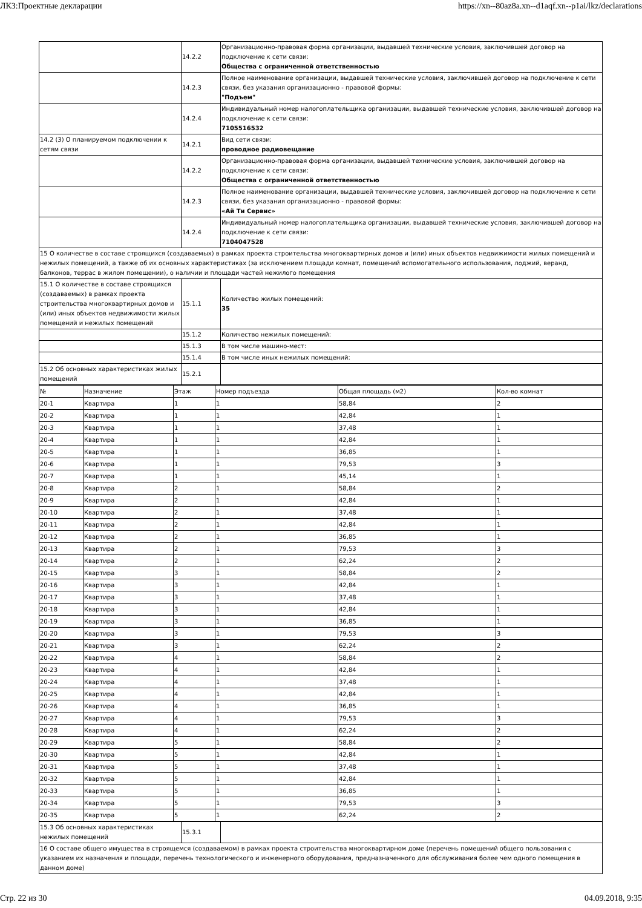ЛКЗ:Проектные декларации https://xn--80az8a.xn--d1aqf.xn--p1ai/lkz/declarations
| | 14.2.2 | Организационно-правовая форма организации, выдавшей технические условия, заключившей договор на подключение к сети связи: Общества с ограниченной ответственностью |
| | 14.2.3 | Полное наименование организации, выдавшей технические условия, заключившей договор на подключение к сети связи, без указания организационно - правовой формы: "Подъем" |
| | 14.2.4 | Индивидуальный номер налогоплательщика организации, выдавшей технические условия, заключившей договор на подключение к сети связи: 7105516532 |
| 14.2 (3) О планируемом подключении к сетям связи | 14.2.1 | Вид сети связи: проводное радиовещание |
| | 14.2.2 | Организационно-правовая форма организации, выдавшей технические условия, заключившей договор на подключение к сети связи: Общества с ограниченной ответственностью |
| | 14.2.3 | Полное наименование организации, выдавшей технические условия, заключившей договор на подключение к сети связи, без указания организационно - правовой формы: «Ай Ти Сервис» |
| | 14.2.4 | Индивидуальный номер налогоплательщика организации, выдавшей технические условия, заключившей договор на подключение к сети связи: 7104047528 |
| 15 О количестве в составе строящихся (создаваемых) в рамках проекта строительства многоквартирных домов и (или) иных объектов недвижимости жилых помещений и нежилых помещений, а также об их основных характеристиках (за исключением площади комнат, помещений вспомогательного использования, лоджий, веранд, балконов, террас в жилом помещении), о наличии и площади частей нежилого помещения | | |
| 15.1 О количестве в составе строящихся (создаваемых) в рамках проекта строительства многоквартирных домов и (или) иных объектов недвижимости жилых помещений и нежилых помещений | 15.1.1 | Количество жилых помещений: 35 |
| | 15.1.2 | Количество нежилых помещений: |
| | 15.1.3 | В том числе машино-мест: |
| | 15.1.4 | В том числе иных нежилых помещений: |
| 15.2 Об основных характеристиках жилых помещений | 15.2.1 | |
| № | Назначение | Этаж | Номер подъезда | Общая площадь (м2) | Кол-во комнат |
| 20-1 | Квартира | 1 | 1 | 58,84 | 2 |
| 20-2 | Квартира | 1 | 1 | 42,84 | 1 |
| 20-3 | Квартира | 1 | 1 | 37,48 | 1 |
| 20-4 | Квартира | 1 | 1 | 42,84 | 1 |
| 20-5 | Квартира | 1 | 1 | 36,85 | 1 |
| 20-6 | Квартира | 1 | 1 | 79,53 | 3 |
| 20-7 | Квартира | 1 | 1 | 45,14 | 1 |
| 20-8 | Квартира | 2 | 1 | 58,84 | 2 |
| 20-9 | Квартира | 2 | 1 | 42,84 | 1 |
| 20-10 | Квартира | 2 | 1 | 37,48 | 1 |
| 20-11 | Квартира | 2 | 1 | 42,84 | 1 |
| 20-12 | Квартира | 2 | 1 | 36,85 | 1 |
| 20-13 | Квартира | 2 | 1 | 79,53 | 3 |
| 20-14 | Квартира | 2 | 1 | 62,24 | 2 |
| 20-15 | Квартира | 3 | 1 | 58,84 | 2 |
| 20-16 | Квартира | 3 | 1 | 42,84 | 1 |
| 20-17 | Квартира | 3 | 1 | 37,48 | 1 |
| 20-18 | Квартира | 3 | 1 | 42,84 | 1 |
| 20-19 | Квартира | 3 | 1 | 36,85 | 1 |
| 20-20 | Квартира | 3 | 1 | 79,53 | 3 |
| 20-21 | Квартира | 3 | 1 | 62,24 | 2 |
| 20-22 | Квартира | 4 | 1 | 58,84 | 2 |
| 20-23 | Квартира | 4 | 1 | 42,84 | 1 |
| 20-24 | Квартира | 4 | 1 | 37,48 | 1 |
| 20-25 | Квартира | 4 | 1 | 42,84 | 1 |
| 20-26 | Квартира | 4 | 1 | 36,85 | 1 |
| 20-27 | Квартира | 4 | 1 | 79,53 | 3 |
| 20-28 | Квартира | 4 | 1 | 62,24 | 2 |
| 20-29 | Квартира | 5 | 1 | 58,84 | 2 |
| 20-30 | Квартира | 5 | 1 | 42,84 | 1 |
| 20-31 | Квартира | 5 | 1 | 37,48 | 1 |
| 20-32 | Квартира | 5 | 1 | 42,84 | 1 |
| 20-33 | Квартира | 5 | 1 | 36,85 | 1 |
| 20-34 | Квартира | 5 | 1 | 79,53 | 3 |
| 20-35 | Квартира | 5 | 1 | 62,24 | 2 |
| 15.3 Об основных характеристиках нежилых помещений | 15.3.1 | |
| 16 О составе общего имущества в строящемся (создаваемом) в рамках проекта строительства многоквартирном доме (перечень помещений общего пользования с указанием их назначения и площади, перечень технологического и инженерного оборудования, предназначенного для обслуживания более чем одного помещения в данном доме) | | |
Стр. 22 из 30 04.09.2018, 9:35